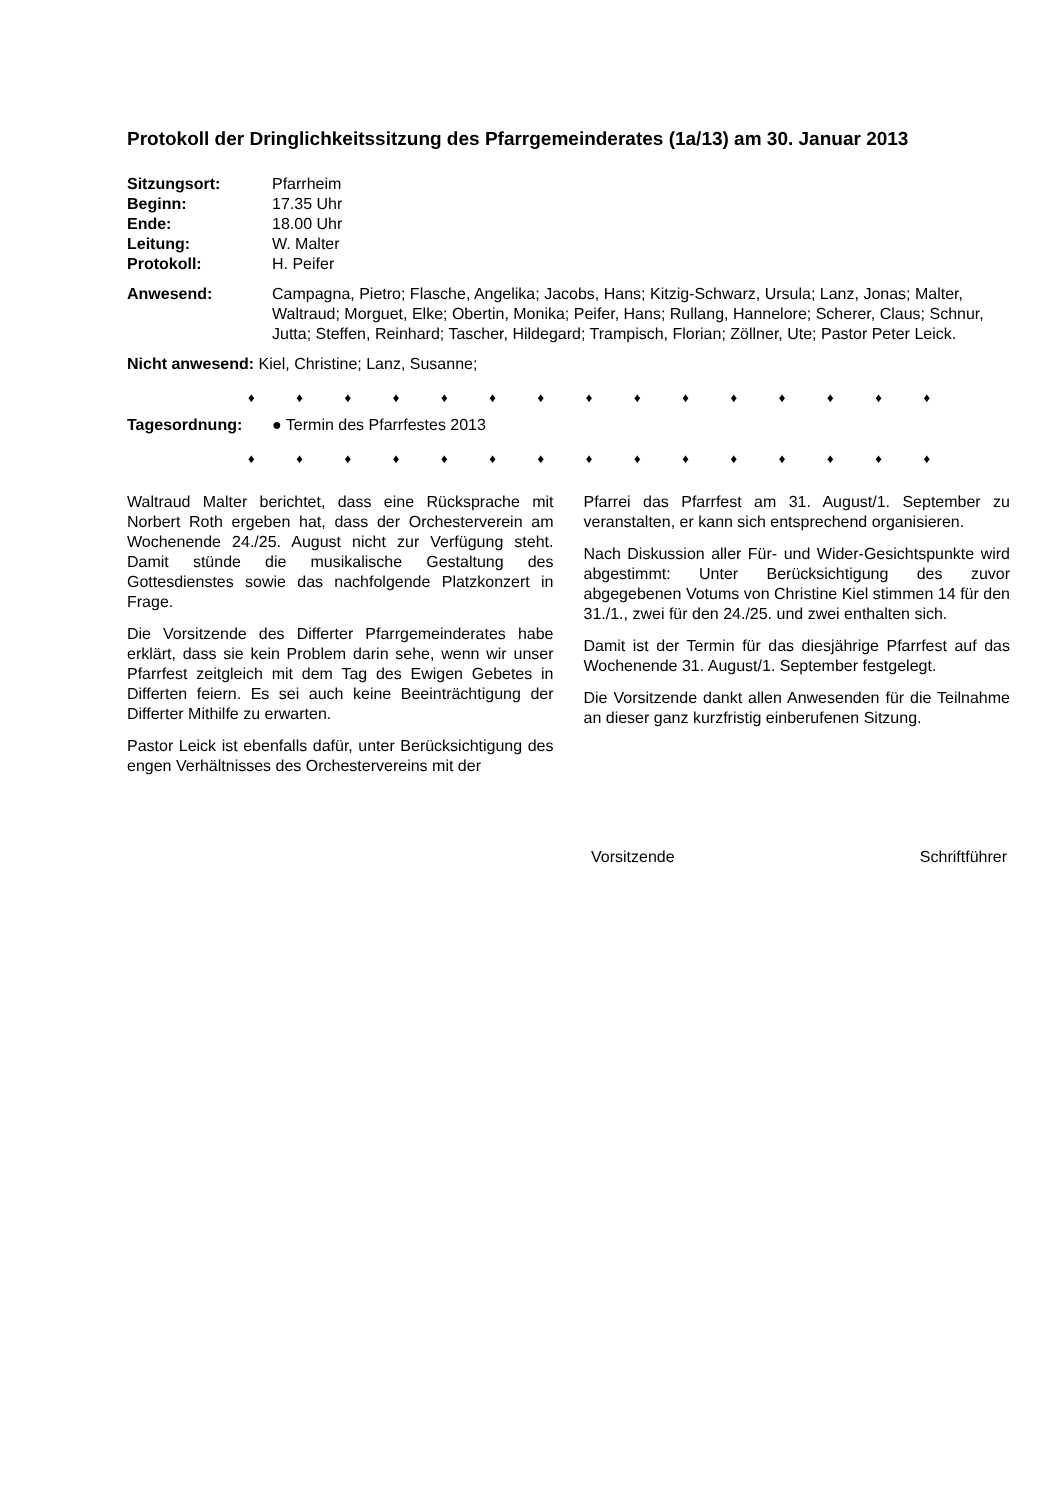Protokoll der Dringlichkeitssitzung des Pfarrgemeinderates (1a/13) am 30. Januar 2013
Sitzungsort: Pfarrheim
Beginn: 17.35 Uhr
Ende: 18.00 Uhr
Leitung: W. Malter
Protokoll: H. Peifer
Anwesend: Campagna, Pietro; Flasche, Angelika; Jacobs, Hans; Kitzig-Schwarz, Ursula; Lanz, Jonas; Malter, Waltraud; Morguet, Elke; Obertin, Monika; Peifer, Hans; Rullang, Hannelore; Scherer, Claus; Schnur, Jutta; Steffen, Reinhard; Tascher, Hildegard; Trampisch, Florian; Zöllner, Ute; Pastor Peter Leick.
Nicht anwesend: Kiel, Christine; Lanz, Susanne;
♦ ♦ ♦ ♦ ♦ ♦ ♦ ♦ ♦ ♦ ♦ ♦ ♦ ♦ ♦
Tagesordnung: ● Termin des Pfarrfestes 2013
♦ ♦ ♦ ♦ ♦ ♦ ♦ ♦ ♦ ♦ ♦ ♦ ♦ ♦ ♦
Waltraud Malter berichtet, dass eine Rücksprache mit Norbert Roth ergeben hat, dass der Orchesterverein am Wochenende 24./25. August nicht zur Verfügung steht. Damit stünde die musikalische Gestaltung des Gottesdienstes sowie das nachfolgende Platzkonzert in Frage.
Die Vorsitzende des Differter Pfarrgemeinderates habe erklärt, dass sie kein Problem darin sehe, wenn wir unser Pfarrfest zeitgleich mit dem Tag des Ewigen Gebetes in Differten feiern. Es sei auch keine Beeinträchtigung der Differter Mithilfe zu erwarten.
Pastor Leick ist ebenfalls dafür, unter Berücksichtigung des engen Verhältnisses des Orchestervereins mit der
Pfarrei das Pfarrfest am 31. August/1. September zu veranstalten, er kann sich entsprechend organisieren.
Nach Diskussion aller Für- und Wider-Gesichtspunkte wird abgestimmt: Unter Berücksichtigung des zuvor abgegebenen Votums von Christine Kiel stimmen 14 für den 31./1., zwei für den 24./25. und zwei enthalten sich.
Damit ist der Termin für das diesjährige Pfarrfest auf das Wochenende 31. August/1. September festgelegt.
Die Vorsitzende dankt allen Anwesenden für die Teilnahme an dieser ganz kurzfristig einberufenen Sitzung.
Vorsitzende Schriftführer